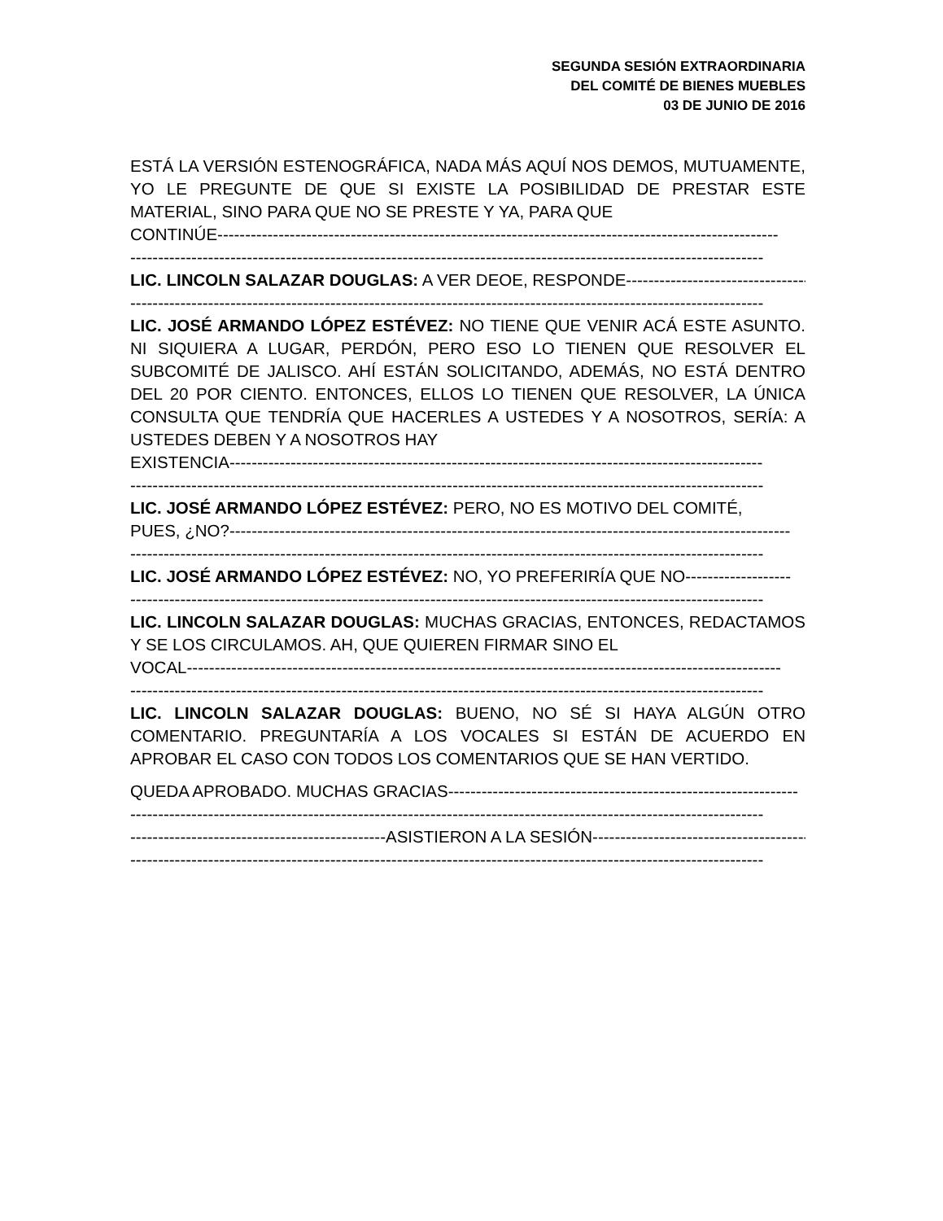SEGUNDA SESIÓN EXTRAORDINARIA
DEL COMITÉ DE BIENES MUEBLES
03 DE JUNIO DE 2016
ESTÁ LA VERSIÓN ESTENOGRÁFICA, NADA MÁS AQUÍ NOS DEMOS, MUTUAMENTE, YO LE PREGUNTE DE QUE SI EXISTE LA POSIBILIDAD DE PRESTAR ESTE MATERIAL, SINO PARA QUE NO SE PRESTE Y YA, PARA QUE
CONTINÚE-----------------------------------------------------------------------------------------------------
------------------------------------------------------------------------------------------------------------------
LIC. LINCOLN SALAZAR DOUGLAS: A VER DEOE, RESPONDE--------------------------------------
------------------------------------------------------------------------------------------------------------------
LIC. JOSÉ ARMANDO LÓPEZ ESTÉVEZ: NO TIENE QUE VENIR ACÁ ESTE ASUNTO. NI SIQUIERA A LUGAR, PERDÓN, PERO ESO LO TIENEN QUE RESOLVER EL SUBCOMITÉ DE JALISCO. AHÍ ESTÁN SOLICITANDO, ADEMÁS, NO ESTÁ DENTRO DEL 20 POR CIENTO. ENTONCES, ELLOS LO TIENEN QUE RESOLVER, LA ÚNICA CONSULTA QUE TENDRÍA QUE HACERLES A USTEDES Y A NOSOTROS, SERÍA: A USTEDES DEBEN Y A NOSOTROS HAY
EXISTENCIA------------------------------------------------------------------------------------------------
------------------------------------------------------------------------------------------------------------------
LIC. JOSÉ ARMANDO LÓPEZ ESTÉVEZ: PERO, NO ES MOTIVO DEL COMITÉ,
PUES, ¿NO?-----------------------------------------------------------------------------------------------------
------------------------------------------------------------------------------------------------------------------
LIC. JOSÉ ARMANDO LÓPEZ ESTÉVEZ: NO, YO PREFERIRÍA QUE NO-------------------
------------------------------------------------------------------------------------------------------------------
LIC. LINCOLN SALAZAR DOUGLAS: MUCHAS GRACIAS, ENTONCES, REDACTAMOS Y SE LOS CIRCULAMOS. AH, QUE QUIEREN FIRMAR SINO EL
VOCAL-----------------------------------------------------------------------------------------------------------
------------------------------------------------------------------------------------------------------------------
LIC. LINCOLN SALAZAR DOUGLAS: BUENO, NO SÉ SI HAYA ALGÚN OTRO COMENTARIO. PREGUNTARÍA A LOS VOCALES SI ESTÁN DE ACUERDO EN APROBAR EL CASO CON TODOS LOS COMENTARIOS QUE SE HAN VERTIDO.
QUEDA APROBADO. MUCHAS GRACIAS---------------------------------------------------------------
------------------------------------------------------------------------------------------------------------------
----------------------------------------------ASISTIERON A LA SESIÓN----------------------------------------
------------------------------------------------------------------------------------------------------------------